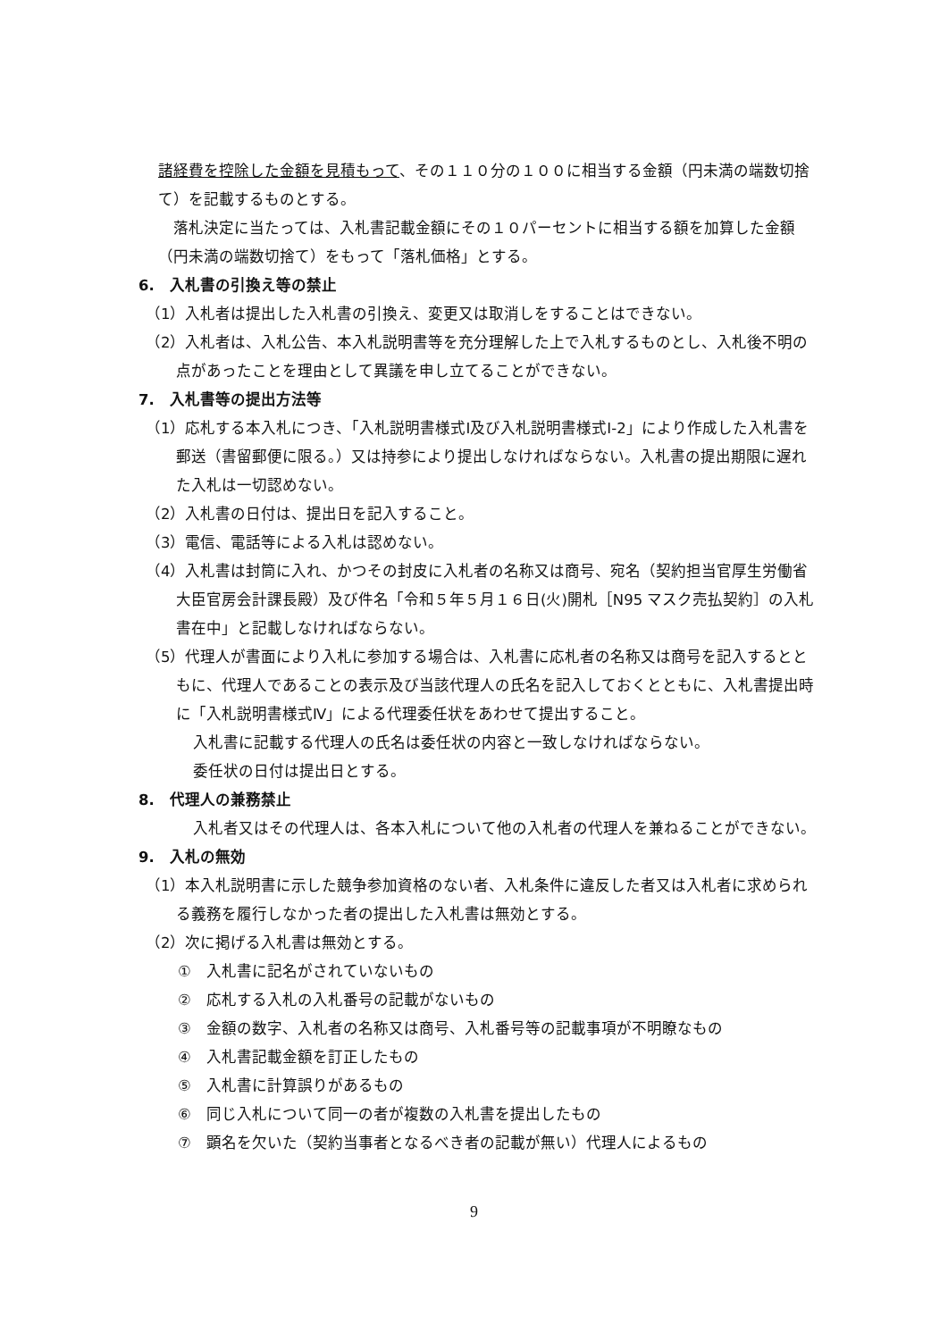諸経費を控除した金額を見積もって、その１１０分の１００に相当する金額（円未満の端数切捨て）を記載するものとする。
　落札決定に当たっては、入札書記載金額にその１０パーセントに相当する額を加算した金額（円未満の端数切捨て）をもって「落札価格」とする。
6.　入札書の引換え等の禁止
（1）入札者は提出した入札書の引換え、変更又は取消しをすることはできない。
（2）入札者は、入札公告、本入札説明書等を充分理解した上で入札するものとし、入札後不明の点があったことを理由として異議を申し立てることができない。
7.　入札書等の提出方法等
（1）応札する本入札につき、「入札説明書様式Ⅰ及び入札説明書様式Ⅰ-2」により作成した入札書を郵送（書留郵便に限る。）又は持参により提出しなければならない。入札書の提出期限に遅れた入札は一切認めない。
（2）入札書の日付は、提出日を記入すること。
（3）電信、電話等による入札は認めない。
（4）入札書は封筒に入れ、かつその封皮に入札者の名称又は商号、宛名（契約担当官厚生労働省大臣官房会計課長殿）及び件名「令和５年５月１６日(火)開札［N95 マスク売払契約］の入札書在中」と記載しなければならない。
（5）代理人が書面により入札に参加する場合は、入札書に応札者の名称又は商号を記入するとともに、代理人であることの表示及び当該代理人の氏名を記入しておくとともに、入札書提出時に「入札説明書様式Ⅳ」による代理委任状をあわせて提出すること。
　入札書に記載する代理人の氏名は委任状の内容と一致しなければならない。
　委任状の日付は提出日とする。
8.　代理人の兼務禁止
　入札者又はその代理人は、各本入札について他の入札者の代理人を兼ねることができない。
9.　入札の無効
（1）本入札説明書に示した競争参加資格のない者、入札条件に違反した者又は入札者に求められる義務を履行しなかった者の提出した入札書は無効とする。
（2）次に掲げる入札書は無効とする。
①　入札書に記名がされていないもの
②　応札する入札の入札番号の記載がないもの
③　金額の数字、入札者の名称又は商号、入札番号等の記載事項が不明瞭なもの
④　入札書記載金額を訂正したもの
⑤　入札書に計算誤りがあるもの
⑥　同じ入札について同一の者が複数の入札書を提出したもの
⑦　顕名を欠いた（契約当事者となるべき者の記載が無い）代理人によるもの
9